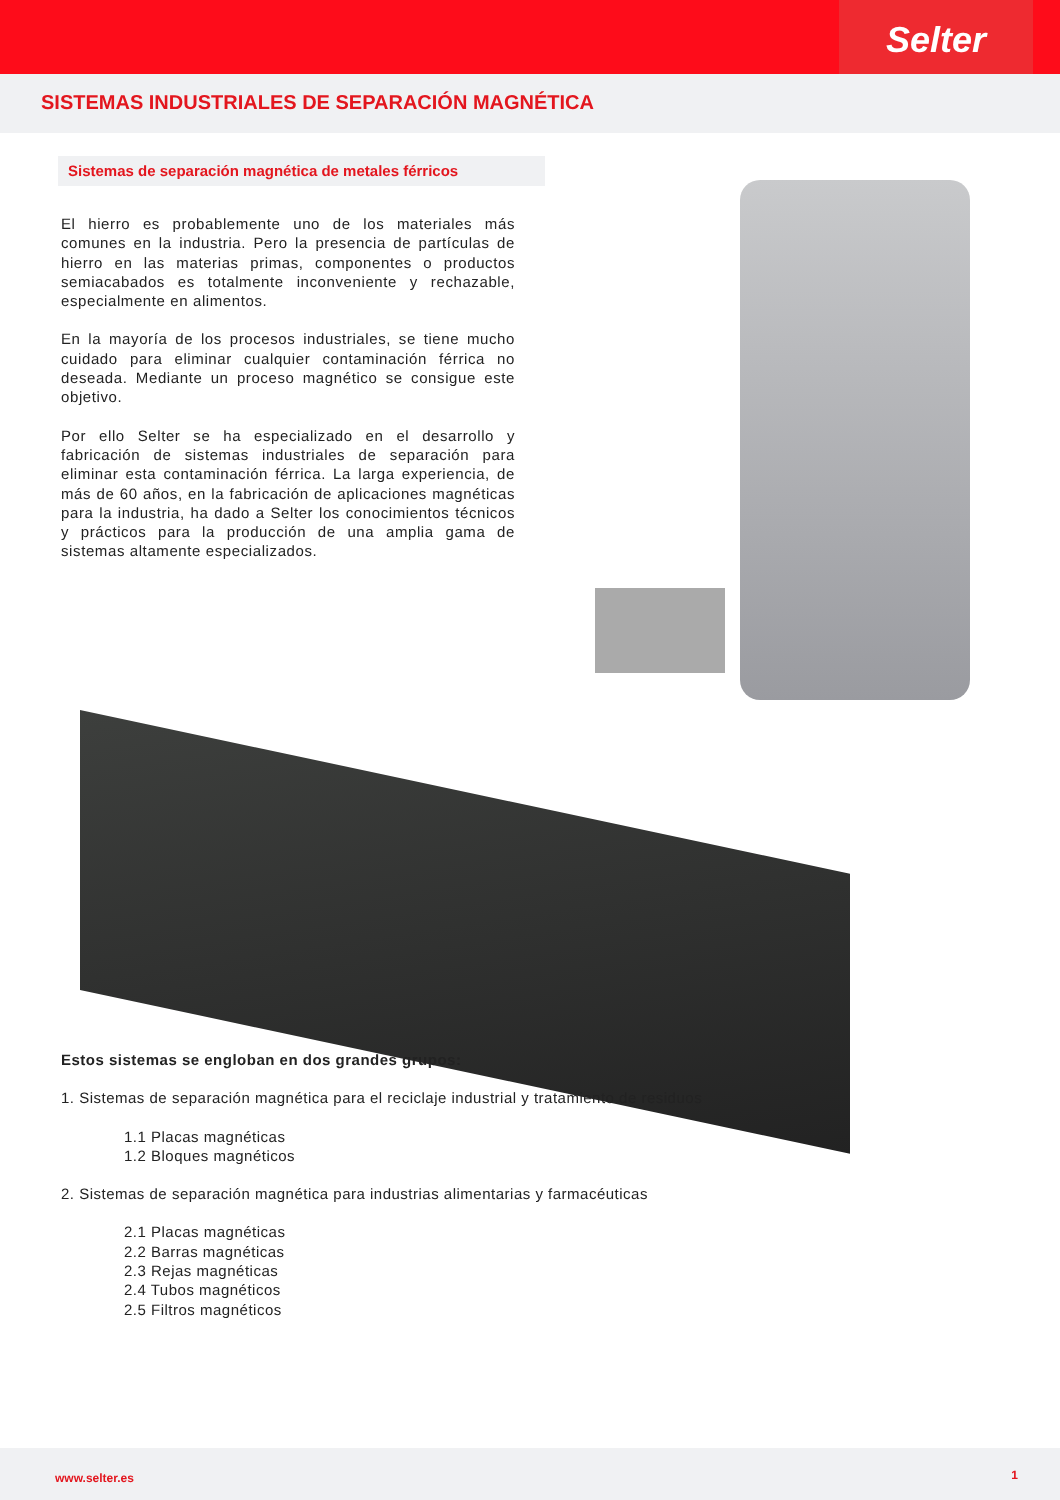Selter
SISTEMAS INDUSTRIALES DE SEPARACIÓN MAGNÉTICA
Sistemas de separación magnética de metales férricos
El hierro es probablemente uno de los materiales más comunes en la industria. Pero la presencia de partículas de hierro en las materias primas, componentes o productos semiacabados es totalmente inconveniente y rechazable, especialmente en alimentos.
En la mayoría de los procesos industriales, se tiene mucho cuidado para eliminar cualquier contaminación férrica no deseada. Mediante un proceso magnético se consigue este objetivo.
Por ello Selter se ha especializado en el desarrollo y fabricación de sistemas industriales de separación para eliminar esta contaminación férrica. La larga experiencia, de más de 60 años, en la fabricación de aplicaciones magnéticas para la industria, ha dado a Selter los conocimientos técnicos y prácticos para la producción de una amplia gama de sistemas altamente especializados.
Estos sistemas se engloban en dos grandes grupos:
1. Sistemas de separación magnética para el reciclaje industrial y tratamiento de residuos
1.1 Placas magnéticas
1.2 Bloques magnéticos
2. Sistemas de separación magnética para industrias alimentarias y farmacéuticas
2.1 Placas magnéticas
2.2 Barras magnéticas
2.3 Rejas magnéticas
2.4 Tubos magnéticos
2.5 Filtros magnéticos
www.selter.es 1